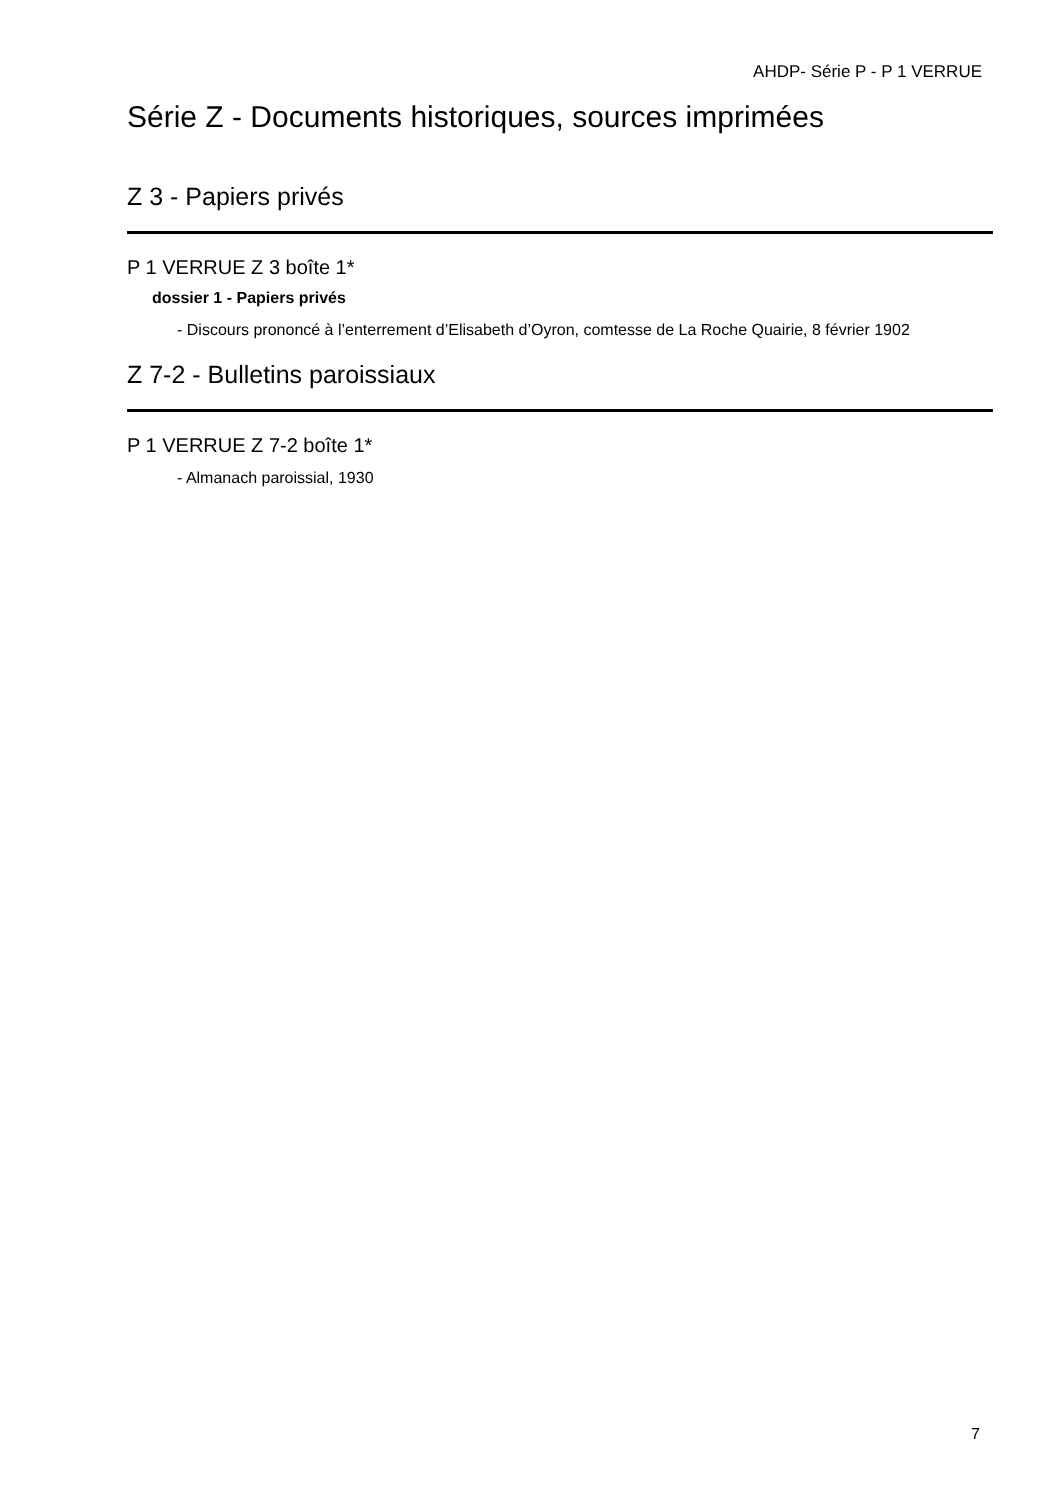AHDP- Série P - P 1 VERRUE
Série Z - Documents historiques, sources imprimées
Z 3 - Papiers privés
P 1 VERRUE Z 3 boîte 1*
dossier 1 - Papiers privés
- Discours prononcé à l’enterrement d’Elisabeth d’Oyron, comtesse de La Roche Quairie, 8 février 1902
Z 7-2 - Bulletins paroissiaux
P 1 VERRUE Z 7-2 boîte 1*
- Almanach paroissial, 1930
7